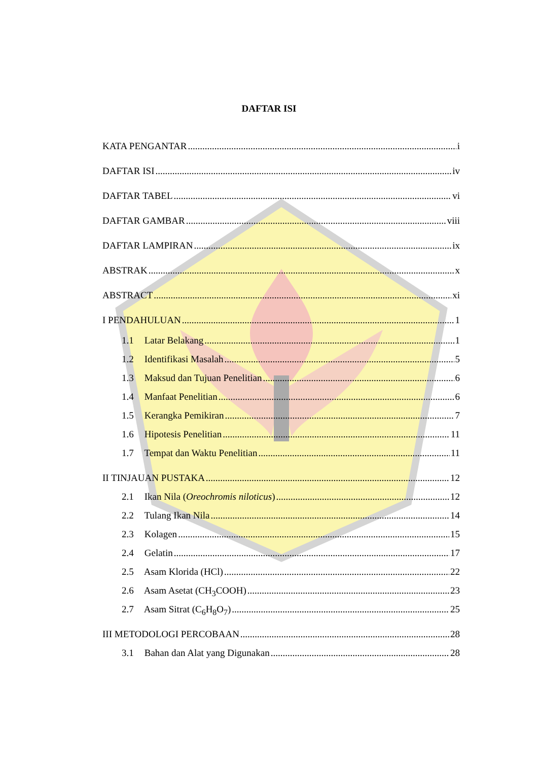DAFTAR ISI
KATA PENGANTAR i
DAFTAR ISI iv
DAFTAR TABEL vi
DAFTAR GAMBAR viii
DAFTAR LAMPIRAN ix
ABSTRAK x
ABSTRACT xi
I PENDAHULUAN 1
1.1 Latar Belakang 1
1.2 Identifikasi Masalah 5
1.3 Maksud dan Tujuan Penelitian 6
1.4 Manfaat Penelitian 6
1.5 Kerangka Pemikiran 7
1.6 Hipotesis Penelitian 11
1.7 Tempat dan Waktu Penelitian 11
II TINJAUAN PUSTAKA 12
2.1 Ikan Nila (Oreochromis niloticus) 12
2.2 Tulang Ikan Nila 14
2.3 Kolagen 15
2.4 Gelatin 17
2.5 Asam Klorida (HCl) 22
2.6 Asam Asetat (CH<sub>3</sub>COOH) 23
2.7 Asam Sitrat (C<sub>6</sub>H<sub>8</sub>O<sub>7</sub>) 25
III METODOLOGI PERCOBAAN 28
3.1 Bahan dan Alat yang Digunakan 28